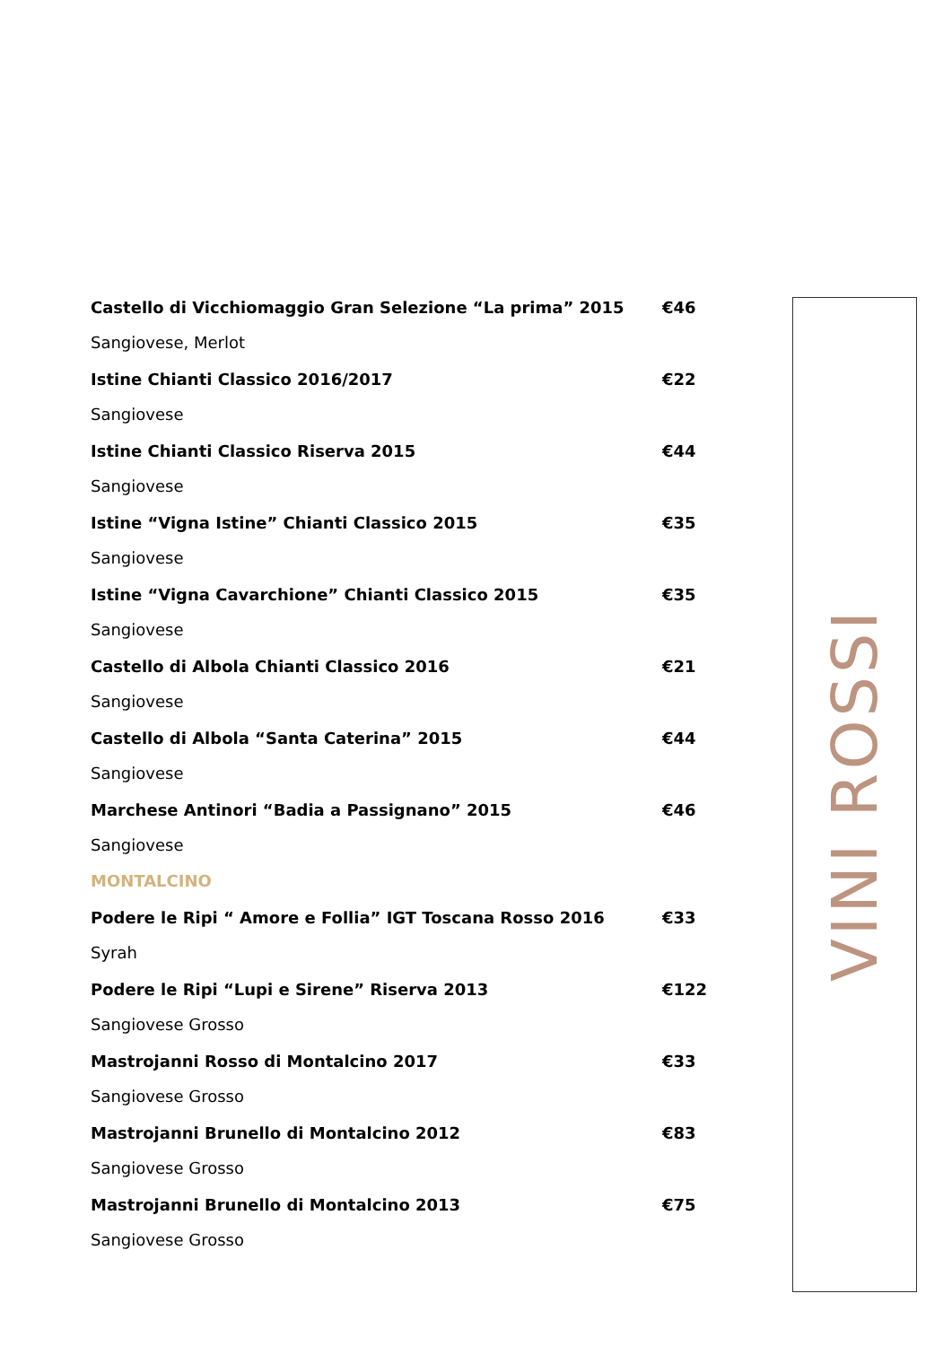Castello di Vicchiomaggio Gran Selezione “La prima” 2015 €46
Sangiovese, Merlot
Istine Chianti Classico 2016/2017 €22
Sangiovese
Istine Chianti Classico Riserva 2015 €44
Sangiovese
Istine “Vigna Istine” Chianti Classico 2015 €35
Sangiovese
Istine “Vigna Cavarchione” Chianti Classico 2015 €35
Sangiovese
Castello di Albola Chianti Classico 2016 €21
Sangiovese
Castello di Albola “Santa Caterina” 2015 €44
Sangiovese
Marchese Antinori “Badia a Passignano” 2015 €46
Sangiovese
MONTALCINO
Podere le Ripi “ Amore e Follia” IGT Toscana Rosso 2016 €33
Syrah
Podere le Ripi “Lupi e Sirene” Riserva 2013 €122
Sangiovese Grosso
Mastrojanni Rosso di Montalcino 2017 €33
Sangiovese Grosso
Mastrojanni Brunello di Montalcino 2012 €83
Sangiovese Grosso
Mastrojanni Brunello di Montalcino 2013 €75
Sangiovese Grosso
VINI ROSSI